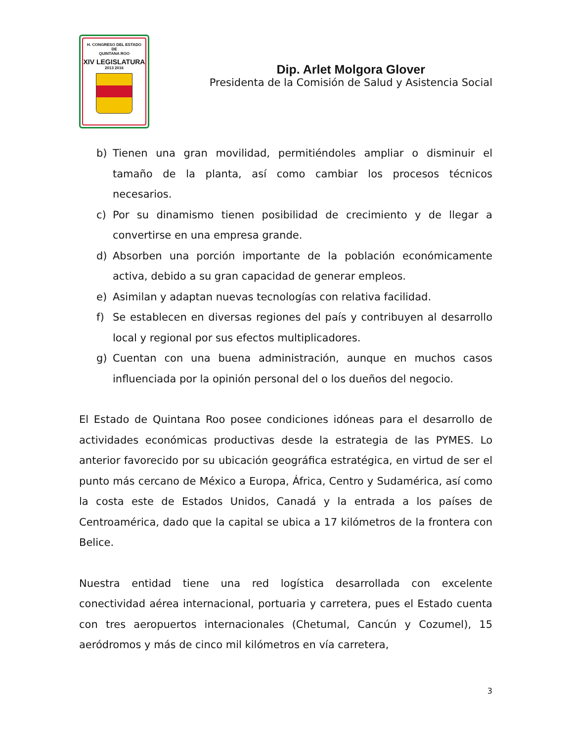H. CONGRESO DEL ESTADO
DE
QUINTANA ROO
XIV LEGISLATURA
2013 2016
Dip. Arlet Molgora Glover
Presidenta de la Comisión de Salud y Asistencia Social
b) Tienen una gran movilidad, permitiéndoles ampliar o disminuir el tamaño de la planta, así como cambiar los procesos técnicos necesarios.
c) Por su dinamismo tienen posibilidad de crecimiento y de llegar a convertirse en una empresa grande.
d) Absorben una porción importante de la población económicamente activa, debido a su gran capacidad de generar empleos.
e) Asimilan y adaptan nuevas tecnologías con relativa facilidad.
f) Se establecen en diversas regiones del país y contribuyen al desarrollo local y regional por sus efectos multiplicadores.
g) Cuentan con una buena administración, aunque en muchos casos influenciada por la opinión personal del o los dueños del negocio.
El Estado de Quintana Roo posee condiciones idóneas para el desarrollo de actividades económicas productivas desde la estrategia de las PYMES. Lo anterior favorecido por su ubicación geográfica estratégica, en virtud de ser el punto más cercano de México a Europa, África, Centro y Sudamérica, así como la costa este de Estados Unidos, Canadá y la entrada a los países de Centroamérica, dado que la capital se ubica a 17 kilómetros de la frontera con Belice.
Nuestra entidad tiene una red logística desarrollada con excelente conectividad aérea internacional, portuaria y carretera, pues el Estado cuenta con tres aeropuertos internacionales (Chetumal, Cancún y Cozumel), 15 aeródromos y más de cinco mil kilómetros en vía carretera,
3